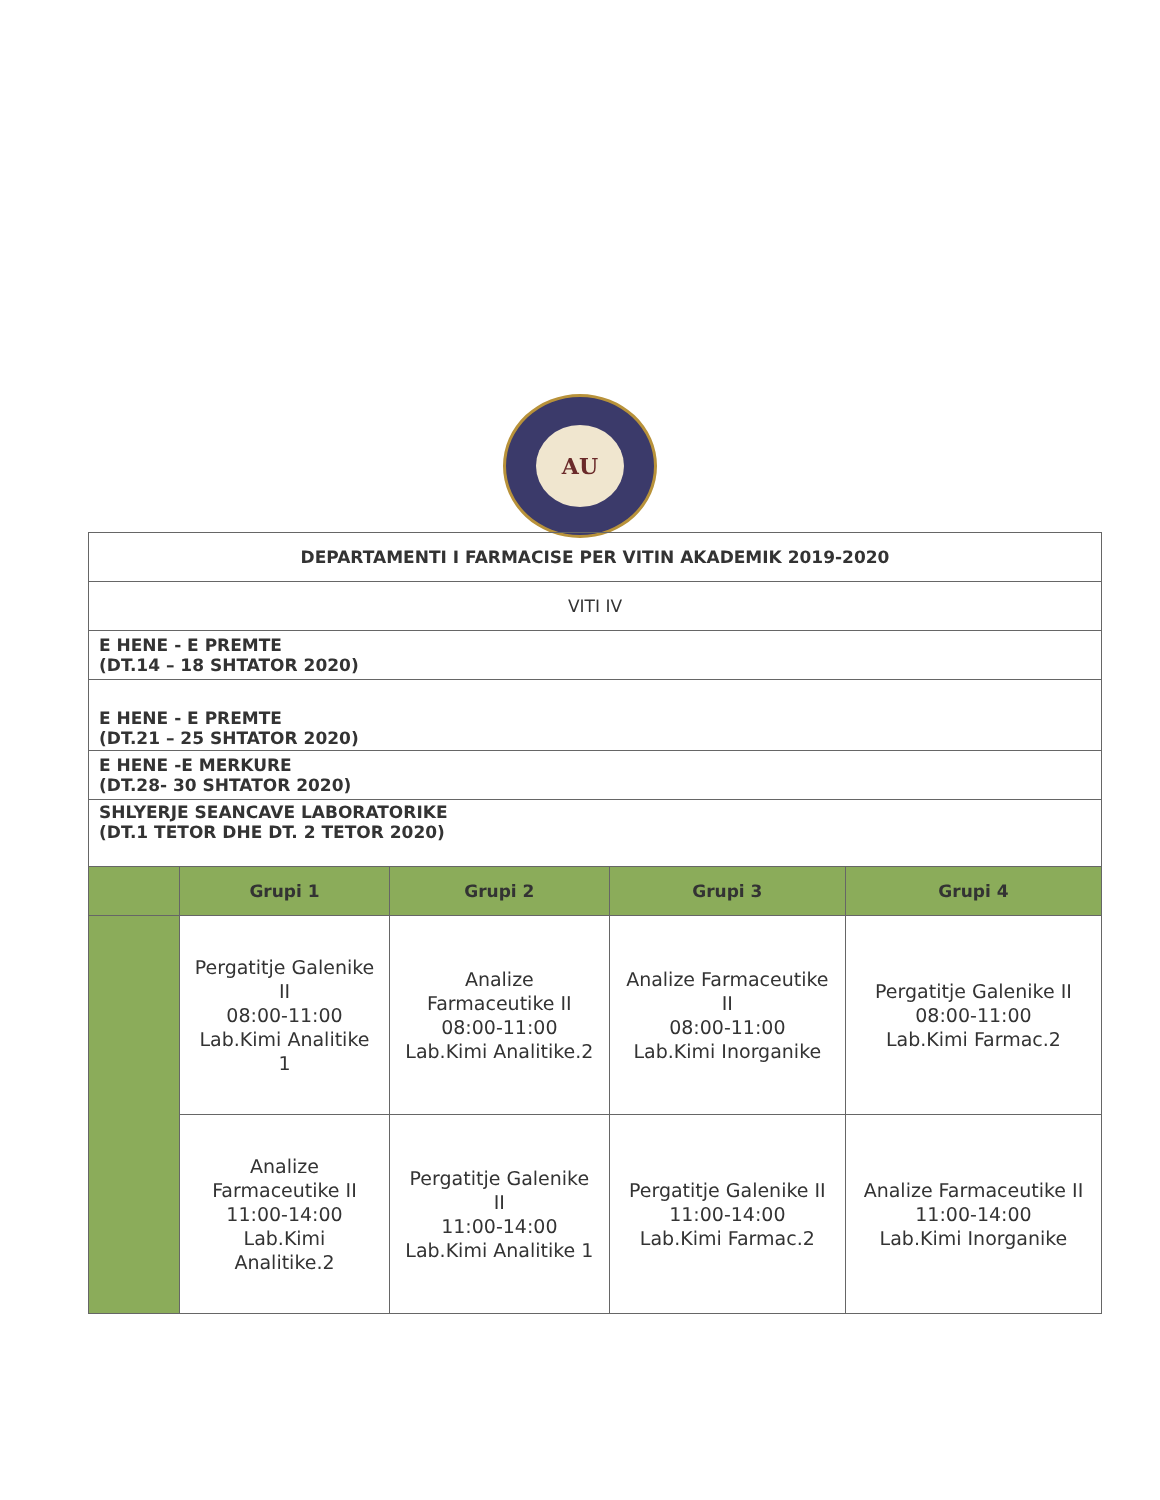AU
| DEPARTAMENTI I FARMACISE PER VITIN AKADEMIK 2019-2020 | | | | |
| VITI IV | | | | |
| E HENE - E PREMTE (DT.14 – 18 SHTATOR 2020) | | | | |
| E HENE - E PREMTE (DT.21 – 25 SHTATOR 2020) | | | | |
| E HENE -E MERKURE (DT.28- 30 SHTATOR 2020) | | | | |
| SHLYERJE SEANCAVE LABORATORIKE (DT.1 TETOR DHE DT. 2 TETOR 2020) | | | | |
| | Grupi 1 | Grupi 2 | Grupi 3 | Grupi 4 |
| | Pergatitje Galenike II 08:00-11:00 Lab.Kimi Analitike 1 | Analize Farmaceutike II 08:00-11:00 Lab.Kimi Analitike.2 | Analize Farmaceutike II 08:00-11:00 Lab.Kimi Inorganike | Pergatitje Galenike II 08:00-11:00 Lab.Kimi Farmac.2 |
| | Analize Farmaceutike II 11:00-14:00 Lab.Kimi Analitike.2 | Pergatitje Galenike II 11:00-14:00 Lab.Kimi Analitike 1 | Pergatitje Galenike II 11:00-14:00 Lab.Kimi Farmac.2 | Analize Farmaceutike II 11:00-14:00 Lab.Kimi Inorganike |